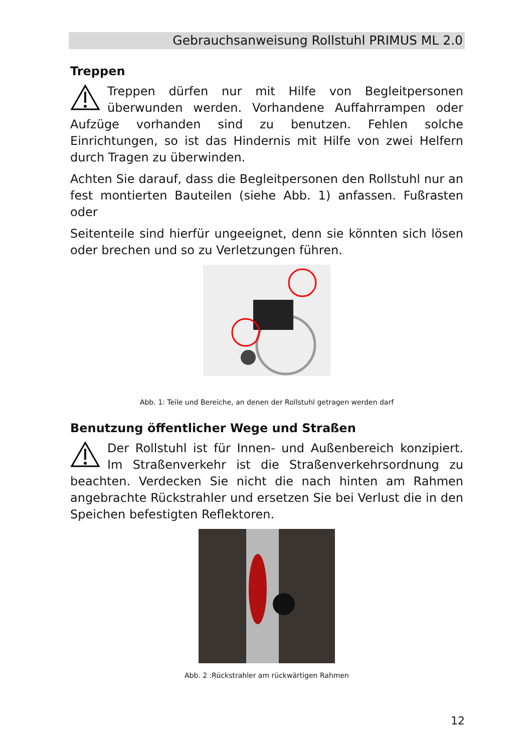Gebrauchsanweisung Rollstuhl PRIMUS ML 2.0
Treppen
Treppen dürfen nur mit Hilfe von Begleitpersonen überwunden werden. Vorhandene Auffahrrampen oder Aufzüge vorhanden sind zu benutzen. Fehlen solche Einrichtungen, so ist das Hindernis mit Hilfe von zwei Helfern durch Tragen zu überwinden.
Achten Sie darauf, dass die Begleitpersonen den Rollstuhl nur an fest montierten Bauteilen (siehe Abb. 1) anfassen. Fußrasten oder
Seitenteile sind hierfür ungeeignet, denn sie könnten sich lösen oder brechen und so zu Verletzungen führen.
Abb. 1: Teile und Bereiche, an denen der Rollstuhl getragen werden darf
Benutzung öffentlicher Wege und Straßen
Der Rollstuhl ist für Innen- und Außenbereich konzipiert. Im Straßenverkehr ist die Straßenverkehrsordnung zu beachten. Verdecken Sie nicht die nach hinten am Rahmen angebrachte Rückstrahler und ersetzen Sie bei Verlust die in den Speichen befestigten Reflektoren.
Abb. 2 :Rückstrahler am rückwärtigen Rahmen
12